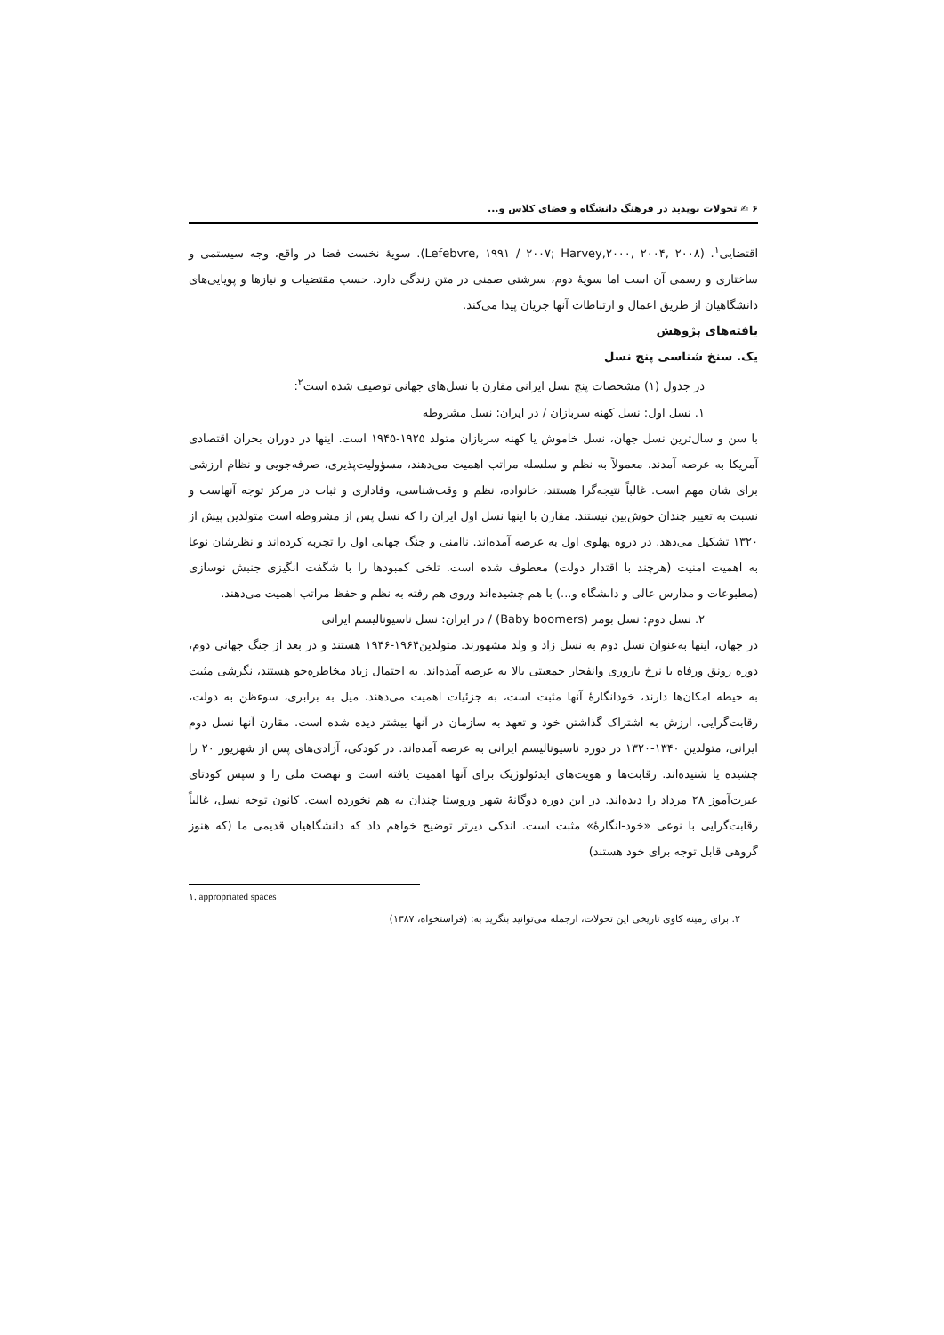۶ ✍ تحولات نوپدید در فرهنگ دانشگاه و فضای کلاس و...
اقتضایی<sup>۱</sup>. (Lefebvre, ۱۹۹۱ / ۲۰۰۷; Harvey,۲۰۰۰, ۲۰۰۴, ۲۰۰۸). سویهٔ نخست فضا در واقع، وجه سیستمی و ساختاری و رسمی آن است اما سویهٔ دوم، سرشتی ضمنی در متن زندگی دارد. حسب مقتضیات و نیازها و پویایی‌های دانشگاهیان از طریق اعمال و ارتباطات آنها جریان پیدا می‌کند.
یافته‌های پژوهش
یک. سنخ شناسی پنج نسل
در جدول (۱) مشخصات پنج نسل ایرانی مقارن با نسل‌های جهانی توصیف شده است<sup>۲</sup>:
۱. نسل اول: نسل کهنه سربازان / در ایران: نسل مشروطه
با سن و سال‌ترین نسل جهان، نسل خاموش یا کهنه سربازان متولد ۱۹۲۵-۱۹۴۵ است. اینها در دوران بحران اقتصادی آمریکا به عرصه آمدند. معمولاً به نظم و سلسله مراتب اهمیت می‌دهند، مسؤولیت‌پذیری، صرفه‌جویی و نظام ارزشی برای شان مهم است. غالباً نتیجه‌گرا هستند، خانواده، نظم و وقت‌شناسی، وفاداری و ثبات در مرکز توجه آنهاست و نسبت به تغییر چندان خوش‌بین نیستند. مقارن با اینها نسل اول ایران را که نسل پس از مشروطه است متولدین پیش از ۱۳۲۰ تشکیل می‌دهد. در دروه پهلوی اول به عرصه آمده‌اند. ناامنی و جنگ جهانی اول را تجربه کرده‌اند و نظرشان نوعا به اهمیت امنیت (هرچند با اقتدار دولت) معطوف شده است. تلخی کمبودها را با شگفت انگیزی جنبش نوسازی (مطبوعات و مدارس عالی و دانشگاه و...) با هم چشیده‌اند وروی هم رفته به نظم و حفظ مراتب اهمیت می‌دهند.
۲. نسل دوم: نسل بومر (Baby boomers) / در ایران: نسل ناسیونالیسم ایرانی
در جهان، اینها به‌عنوان نسل دوم به نسل زاد و ولد مشهورند. متولدین۱۹۶۴-۱۹۴۶ هستند و در بعد از جنگ جهانی دوم، دوره رونق ورفاه با نرخ باروری وانفجار جمعیتی بالا به عرصه آمده‌اند. به احتمال زیاد مخاطره‌جو هستند، نگرشی مثبت به حیطه امکان‌ها دارند، خودانگارهٔ آنها مثبت است، به جزئیات اهمیت می‌دهند، میل به برابری، سوءظن به دولت، رقابت‌گرایی، ارزش به اشتراک گذاشتن خود و تعهد به سازمان در آنها بیشتر دیده شده است. مقارن آنها نسل دوم ایرانی، متولدین ۱۳۴۰-۱۳۲۰ در دوره ناسیونالیسم ایرانی به عرصه آمده‌اند. در کودکی، آزادی‌های پس از شهریور ۲۰ را چشیده یا شنیده‌اند. رقابت‌ها و هویت‌های ایدئولوژیک برای آنها اهمیت یافته است و نهضت ملی را و سپس کودتای عبرت‌آموز ۲۸ مرداد را دیده‌اند. در این دوره دوگانهٔ شهر وروستا چندان به هم نخورده است. کانون توجه نسل، غالباً رقابت‌گرایی با نوعی «خود-انگارهٔ» مثبت است. اندکی دیرتر توضیح خواهم داد که دانشگاهیان قدیمی ما (که هنوز گروهی قابل توجه برای خود هستند)
۱. appropriated spaces
۲. برای زمینه کاوی تاریخی این تحولات، ازجمله می‌توانید بنگرید به: (فراستخواه، ۱۳۸۷)